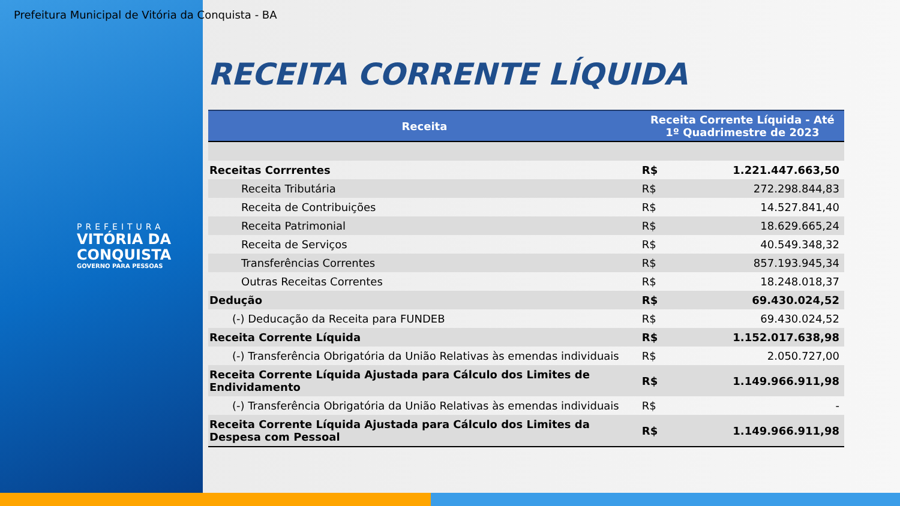Prefeitura Municipal de Vitória da Conquista - BA
PREFEITURA
VITÓRIA DA
CONQUISTA
GOVERNO PARA PESSOAS
RECEITA CORRENTE LÍQUIDA
| Receita | Receita Corrente Líquida - Até 1º Quadrimestre de 2023 | |
| --- | --- | --- |
| Receitas Corrrentes | R$ | 1.221.447.663,50 |
| Receita Tributária | R$ | 272.298.844,83 |
| Receita de Contribuições | R$ | 14.527.841,40 |
| Receita Patrimonial | R$ | 18.629.665,24 |
| Receita de Serviços | R$ | 40.549.348,32 |
| Transferências Correntes | R$ | 857.193.945,34 |
| Outras Receitas Correntes | R$ | 18.248.018,37 |
| Dedução | R$ | 69.430.024,52 |
| (-) Deducação da Receita para FUNDEB | R$ | 69.430.024,52 |
| Receita Corrente Líquida | R$ | 1.152.017.638,98 |
| (-) Transferência Obrigatória da União Relativas às emendas individuais | R$ | 2.050.727,00 |
| Receita Corrente Líquida Ajustada para Cálculo dos Limites de Endividamento | R$ | 1.149.966.911,98 |
| (-) Transferência Obrigatória da União Relativas às emendas individuais | R$ | - |
| Receita Corrente Líquida Ajustada para Cálculo dos Limites da Despesa com Pessoal | R$ | 1.149.966.911,98 |